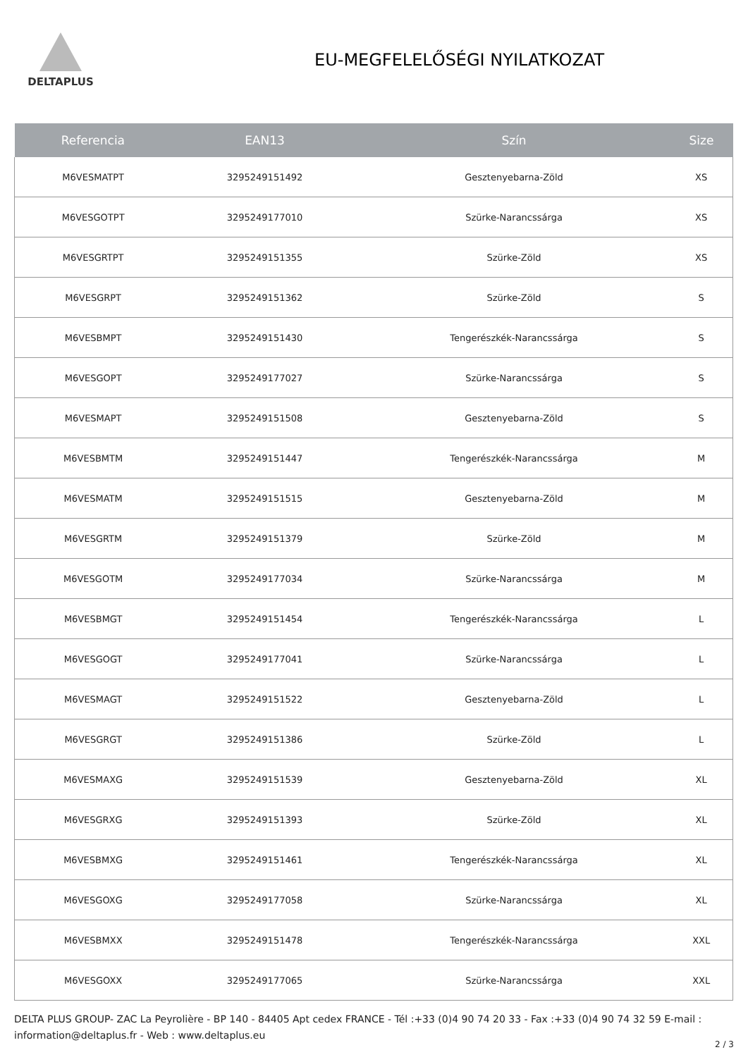DELTAPLUS
EU-MEGFELELŐSÉGI NYILATKOZAT
| Referencia | EAN13 | Szín | Size |
| --- | --- | --- | --- |
| M6VESMATPT | 3295249151492 | Gesztenyebarna-Zöld | XS |
| M6VESGOTPT | 3295249177010 | Szürke-Narancssárga | XS |
| M6VESGRTPT | 3295249151355 | Szürke-Zöld | XS |
| M6VESGRPT | 3295249151362 | Szürke-Zöld | S |
| M6VESBMPT | 3295249151430 | Tengerészkék-Narancssárga | S |
| M6VESGOPT | 3295249177027 | Szürke-Narancssárga | S |
| M6VESMAPT | 3295249151508 | Gesztenyebarna-Zöld | S |
| M6VESBMTM | 3295249151447 | Tengerészkék-Narancssárga | M |
| M6VESMATM | 3295249151515 | Gesztenyebarna-Zöld | M |
| M6VESGRTM | 3295249151379 | Szürke-Zöld | M |
| M6VESGOTM | 3295249177034 | Szürke-Narancssárga | M |
| M6VESBMGT | 3295249151454 | Tengerészkék-Narancssárga | L |
| M6VESGOGT | 3295249177041 | Szürke-Narancssárga | L |
| M6VESMAGT | 3295249151522 | Gesztenyebarna-Zöld | L |
| M6VESGRGT | 3295249151386 | Szürke-Zöld | L |
| M6VESMAXG | 3295249151539 | Gesztenyebarna-Zöld | XL |
| M6VESGRXG | 3295249151393 | Szürke-Zöld | XL |
| M6VESBMXG | 3295249151461 | Tengerészkék-Narancssárga | XL |
| M6VESGOXG | 3295249177058 | Szürke-Narancssárga | XL |
| M6VESBMXX | 3295249151478 | Tengerészkék-Narancssárga | XXL |
| M6VESGOXX | 3295249177065 | Szürke-Narancssárga | XXL |
DELTA PLUS GROUP- ZAC La Peyrolière - BP 140 - 84405 Apt cedex FRANCE - Tél :+33 (0)4 90 74 20 33 - Fax :+33 (0)4 90 74 32 59 E-mail : information@deltaplus.fr - Web : www.deltaplus.eu
2 / 3